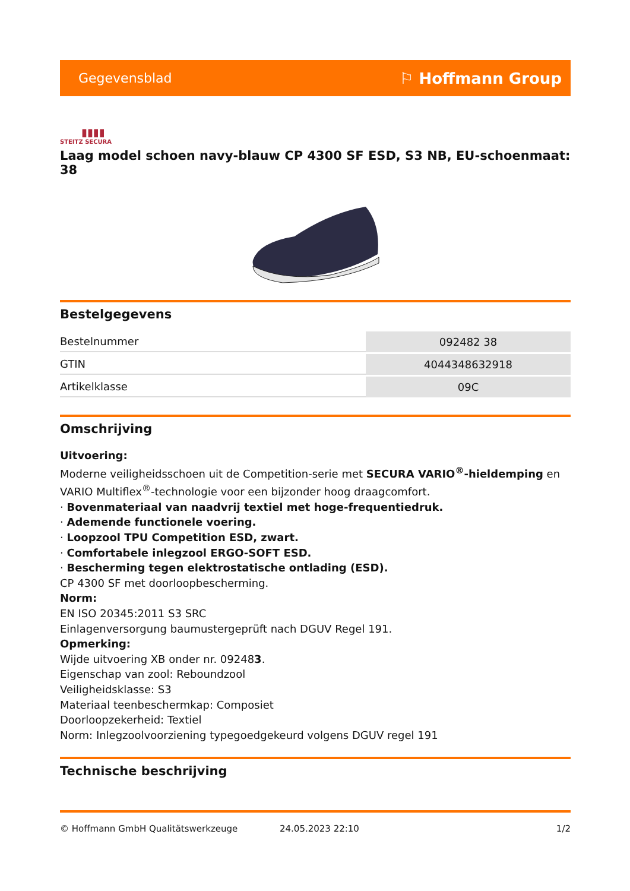Gegevensblad ⚐ Hoffmann Group
▮▮▮▮
STEITZ SECURA
Laag model schoen navy-blauw CP 4300 SF ESD, S3 NB, EU-schoenmaat: 38
Bestelgegevens
| Bestelnummer | 092482 38 |
| GTIN | 4044348632918 |
| Artikelklasse | 09C |
Omschrijving
Uitvoering:
Moderne veiligheidsschoen uit de Competition-serie met SECURA VARIO<sup>®</sup>-hieldemping en VARIO Multiflex<sup>®</sup>-technologie voor een bijzonder hoog draagcomfort.
· Bovenmateriaal van naadvrij textiel met hoge-frequentiedruk.
· Ademende functionele voering.
· Loopzool TPU Competition ESD, zwart.
· Comfortabele inlegzool ERGO-SOFT ESD.
· Bescherming tegen elektrostatische ontlading (ESD).
CP 4300 SF met doorloopbescherming.
Norm:
EN ISO 20345:2011 S3 SRC
Einlagenversorgung baumustergeprüft nach DGUV Regel 191.
Opmerking:
Wijde uitvoering XB onder nr. 092483.
Eigenschap van zool: Reboundzool
Veiligheidsklasse: S3
Materiaal teenbeschermkap: Composiet
Doorloopzekerheid: Textiel
Norm: Inlegzoolvoorziening typegoedgekeurd volgens DGUV regel 191
Technische beschrijving
© Hoffmann GmbH Qualitätswerkzeuge 24.05.2023 22:10 1/2